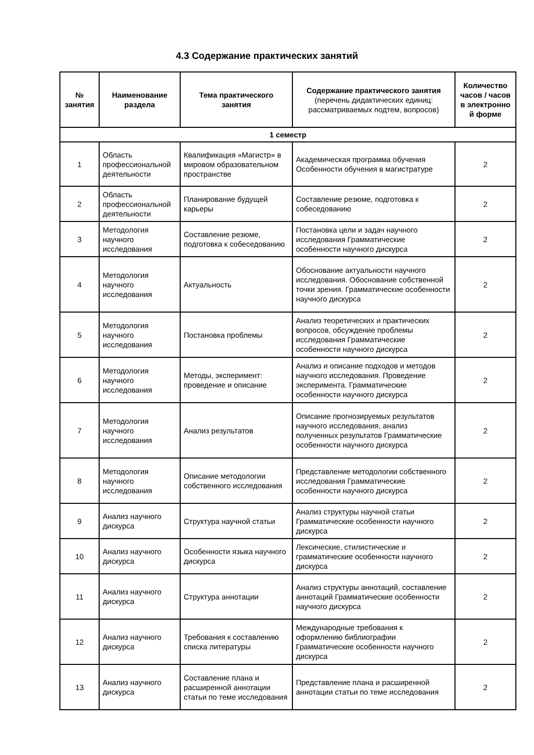4.3 Содержание практических занятий
| № занятия | Наименование раздела | Тема практического занятия | Содержание практического занятия (перечень дидактических единиц: рассматриваемых подтем, вопросов) | Количество часов / часов в электронно й форме |
| --- | --- | --- | --- | --- |
| 1 семестр | | | | |
| 1 | Область профессиональной деятельности | Квалификация «Магистр» в мировом образовательном пространстве | Академическая программа обучения Особенности обучения в магистратуре | 2 |
| 2 | Область профессиональной деятельности | Планирование будущей карьеры | Составление резюме, подготовка к собеседованию | 2 |
| 3 | Методология научного исследования | Составление резюме, подготовка к собеседованию | Постановка цели и задач научного исследования Грамматические особенности научного дискурса | 2 |
| 4 | Методология научного исследования | Актуальность | Обоснование актуальности научного исследования. Обоснование собственной точки зрения. Грамматические особенности научного дискурса | 2 |
| 5 | Методология научного исследования | Постановка проблемы | Анализ теоретических и практических вопросов, обсуждение проблемы исследования Грамматические особенности научного дискурса | 2 |
| 6 | Методология научного исследования | Методы, эксперимент: проведение и описание | Анализ и описание подходов и методов научного исследования. Проведение эксперимента. Грамматические особенности научного дискурса | 2 |
| 7 | Методология научного исследования | Анализ результатов | Описание прогнозируемых результатов научного исследования, анализ полученных результатов Грамматические особенности научного дискурса | 2 |
| 8 | Методология научного исследования | Описание методологии собственного исследования | Представление методологии собственного исследования Грамматические особенности научного дискурса | 2 |
| 9 | Анализ научного дискурса | Структура научной статьи | Анализ структуры научной статьи Грамматические особенности научного дискурса | 2 |
| 10 | Анализ научного дискурса | Особенности языка научного дискурса | Лексические, стилистические и грамматические особенности научного дискурса | 2 |
| 11 | Анализ научного дискурса | Структура аннотации | Анализ структуры аннотаций, составление аннотаций Грамматические особенности научного дискурса | 2 |
| 12 | Анализ научного дискурса | Требования к составлению списка литературы | Международные требования к оформлению библиографии Грамматические особенности научного дискурса | 2 |
| 13 | Анализ научного дискурса | Составление плана и расширенной аннотации статьи по теме исследования | Представление плана и расширенной аннотации статьи по теме исследования | 2 |